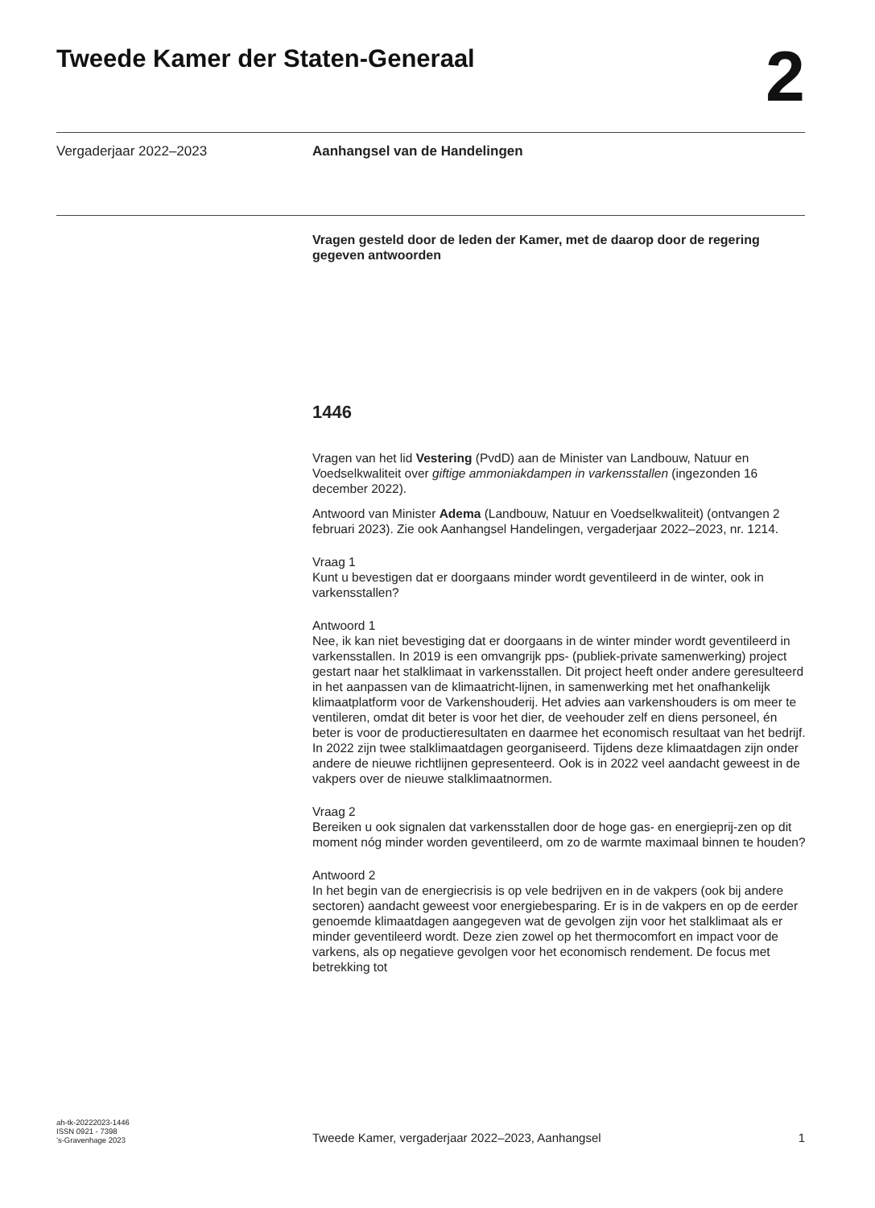Tweede Kamer der Staten-Generaal
2
Vergaderjaar 2022–2023 Aanhangsel van de Handelingen
Vragen gesteld door de leden der Kamer, met de daarop door de regering gegeven antwoorden
1446
Vragen van het lid Vestering (PvdD) aan de Minister van Landbouw, Natuur en Voedselkwaliteit over giftige ammoniakdampen in varkensstallen (ingezonden 16 december 2022).
Antwoord van Minister Adema (Landbouw, Natuur en Voedselkwaliteit) (ontvangen 2 februari 2023). Zie ook Aanhangsel Handelingen, vergaderjaar 2022–2023, nr. 1214.
Vraag 1
Kunt u bevestigen dat er doorgaans minder wordt geventileerd in de winter, ook in varkensstallen?
Antwoord 1
Nee, ik kan niet bevestiging dat er doorgaans in de winter minder wordt geventileerd in varkensstallen. In 2019 is een omvangrijk pps- (publiek-private samenwerking) project gestart naar het stalklimaat in varkensstallen. Dit project heeft onder andere geresulteerd in het aanpassen van de klimaatricht-lijnen, in samenwerking met het onafhankelijk klimaatplatform voor de Varkenshouderij. Het advies aan varkenshouders is om meer te ventileren, omdat dit beter is voor het dier, de veehouder zelf en diens personeel, én beter is voor de productieresultaten en daarmee het economisch resultaat van het bedrijf. In 2022 zijn twee stalklimaatdagen georganiseerd. Tijdens deze klimaatdagen zijn onder andere de nieuwe richtlijnen gepresenteerd. Ook is in 2022 veel aandacht geweest in de vakpers over de nieuwe stalklimaatnormen.
Vraag 2
Bereiken u ook signalen dat varkensstallen door de hoge gas- en energieprij-zen op dit moment nóg minder worden geventileerd, om zo de warmte maximaal binnen te houden?
Antwoord 2
In het begin van de energiecrisis is op vele bedrijven en in de vakpers (ook bij andere sectoren) aandacht geweest voor energiebesparing. Er is in de vakpers en op de eerder genoemde klimaatdagen aangegeven wat de gevolgen zijn voor het stalklimaat als er minder geventileerd wordt. Deze zien zowel op het thermocomfort en impact voor de varkens, als op negatieve gevolgen voor het economisch rendement. De focus met betrekking tot
ah-tk-20222023-1446
ISSN 0921 - 7398
’s-Gravenhage 2023
Tweede Kamer, vergaderjaar 2022–2023, Aanhangsel
1